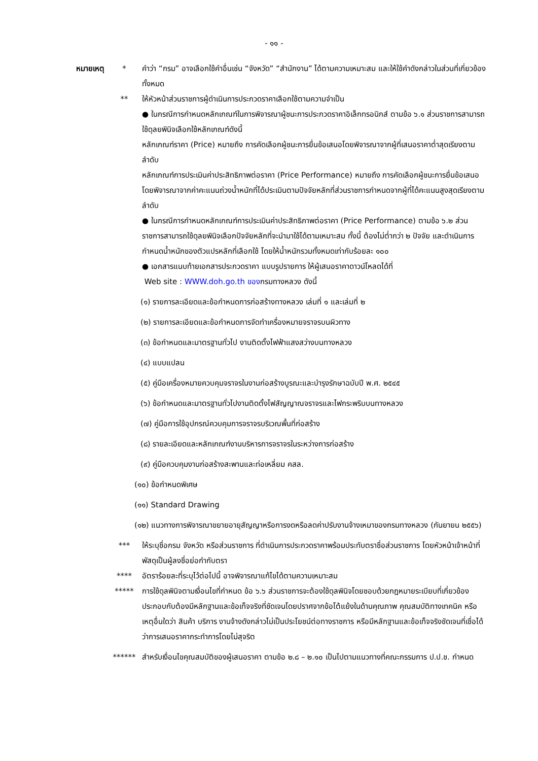- ๑๑ -
หมายเหตุ
* คำว่า “กรม” อาจเลือกใช้คำอื่นเช่น “จังหวัด” “สำนักงาน” ได้ตามความเหมาะสม และให้ใช้คำดังกล่าวในส่วนที่เกี่ยวข้องทั้งหมด
** ให้หัวหน้าส่วนราชการผู้ดำเนินการประกวดราคาเลือกใช้ตามความจำเป็น
● ในกรณีการกำหนดหลักเกณฑ์ในการพิจารณาผู้ชนะการประกวดราคาอิเล็กทรอนิกส์ ตามข้อ ๖.๑ ส่วนราชการสามารถใช้ดุลยพินิจเลือกใช้หลักเกณฑ์ดังนี้
หลักเกณฑ์ราคา (Price) หมายถึง การคัดเลือกผู้ชนะการยื่นข้อเสนอโดยพิจารณาจากผู้ที่เสนอราคาต่ำสุดเรียงตามลำดับ
หลักเกณฑ์การประเมินค่าประสิทธิภาพต่อราคา (Price Performance) หมายถึง การคัดเลือกผู้ชนะการยื่นข้อเสนอโดยพิจารณาจากค่าคะแนนถ่วงน้ำหนักที่ได้ประเมินตามปัจจัยหลักที่ส่วนราชการกำหนดจากผู้ที่ได้คะแนนสูงสุดเรียงตามลำดับ
● ในกรณีการกำหนดหลักเกณฑ์การประเมินค่าประสิทธิภาพต่อราคา (Price Performance) ตามข้อ ๖.๒ ส่วนราชการสามารถใช้ดุลยพินิจเลือกปัจจัยหลักที่จะนำมาใช้ได้ตามเหมาะสม ทั้งนี้ ต้องไม่ต่ำกว่า ๒ ปัจจัย และดำเนินการกำหนดน้ำหนักของตัวแปรหลักที่เลือกใช้ โดยให้น้ำหนักรวมทั้งหมดเท่ากับร้อยละ ๑๐๐
● เอกสารแนบท้ายเอกสารประกวดราคา แบบรูปรายการ ให้ผู้เสนอราคาดาวน์โหลดได้ที่
Web site : WWW.doh.go.th ของกรมทางหลวง ดังนี้
(๑) รายการละเอียดและข้อกำหนดการก่อสร้างทางหลวง เล่มที่ ๑ และเล่มที่ ๒
(๒) รายการละเอียดและข้อกำหนดการจัดทำเครื่องหมายจราจรบนผิวทาง
(๓) ข้อกำหนดและมาตรฐานทั่วไป งานติดตั้งไฟฟ้าแสงสว่างบนทางหลวง
(๔) แบบแปลน
(๕) คู่มือเครื่องหมายควบคุมจราจรในงานก่อสร้างบูรณะและบำรุงรักษาฉบับปี พ.ศ. ๒๕๔๕
(๖) ข้อกำหนดและมาตรฐานทั่วไปงานติดตั้งไฟสัญญาณจราจรและไฟกระพริบบนทางหลวง
(๗) คู่มือการใช้อุปกรณ์ควบคุมการจราจรบริเวณพื้นที่ก่อสร้าง
(๘) รายละเอียดและหลักเกณฑ์งานบริหารการจราจรในระหว่างการก่อสร้าง
(๙) คู่มือควบคุมงานก่อสร้างสะพานและท่อเหลี่ยม คสล.
(๑๐) ข้อกำหนดพิเศษ
(๑๑) Standard Drawing
(๑๒) แนวทางการพิจารณาขยายอายุสัญญาหรือการงดหรือลดค่าปรับงานจ้างเหมาของกรมทางหลวง (กันยายน ๒๕๕๖)
*** ให้ระบุชื่อกรม จังหวัด หรือส่วนราชการ ที่ดำเนินการประกวดราคาพร้อมประทับตราชื่อส่วนราชการ โดยหัวหน้าเจ้าหน้าที่พัสดุเป็นผู้ลงชื่อย่อกำกับตรา
**** อัตราร้อยละที่ระบุไว้ต่อไปนี้ อาจพิจารณาแก้ไขได้ตามความเหมาะสม
***** การใช้ดุลพินิจตามเงื่อนไขที่กำหนด ข้อ ๖.๖ ส่วนราชการจะต้องใช้ดุลพินิจโดยชอบด้วยกฎหมายระเบียบที่เกี่ยวข้อง ประกอบกับต้องมีหลักฐานและข้อเท็จจริงที่ชัดเจนโดยปราศจากข้อโต้แย้งในด้านคุณภาพ คุณสมบัติทางเทคนิค หรือเหตุอื่นใดว่า สินค้า บริการ งานจ้างดังกล่าวไม่เป็นประโยชน์ต่อทางราชการ หรือมีหลักฐานและข้อเท็จจริงชัดเจนที่เชื่อได้ว่าการเสนอราคากระทำการโดยไม่สุจริต
****** สำหรับเงื่อนไขคุณสมบัติของผู้เสนอราคา ตามข้อ ๒.๘ – ๒.๑๐ เป็นไปตามแนวทางที่คณะกรรมการ ป.ป.ช. กำหนด